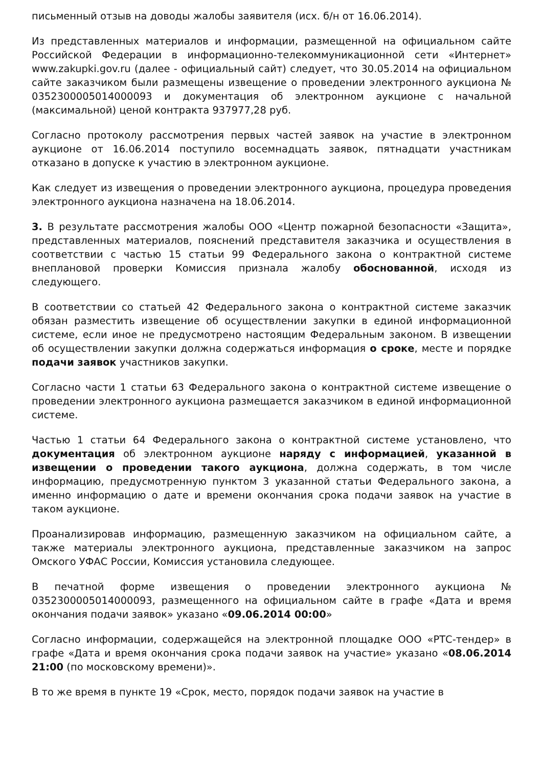письменный отзыв на доводы жалобы заявителя (исх. б/н от 16.06.2014).
Из представленных материалов и информации, размещенной на официальном сайте Российской Федерации в информационно-телекоммуникационной сети «Интернет» www.zakupki.gov.ru (далее - официальный сайт) следует, что 30.05.2014 на официальном сайте заказчиком были размещены извещение о проведении электронного аукциона № 0352300005014000093 и документация об электронном аукционе с начальной (максимальной) ценой контракта 937977,28 руб.
Согласно протоколу рассмотрения первых частей заявок на участие в электронном аукционе от 16.06.2014 поступило восемнадцать заявок, пятнадцати участникам отказано в допуске к участию в электронном аукционе.
Как следует из извещения о проведении электронного аукциона, процедура проведения электронного аукциона назначена на 18.06.2014.
3. В результате рассмотрения жалобы ООО «Центр пожарной безопасности «Защита», представленных материалов, пояснений представителя заказчика и осуществления в соответствии с частью 15 статьи 99 Федерального закона о контрактной системе внеплановой проверки Комиссия признала жалобу обоснованной, исходя из следующего.
В соответствии со статьей 42 Федерального закона о контрактной системе заказчик обязан разместить извещение об осуществлении закупки в единой информационной системе, если иное не предусмотрено настоящим Федеральным законом. В извещении об осуществлении закупки должна содержаться информация о сроке, месте и порядке подачи заявок участников закупки.
Согласно части 1 статьи 63 Федерального закона о контрактной системе извещение о проведении электронного аукциона размещается заказчиком в единой информационной системе.
Частью 1 статьи 64 Федерального закона о контрактной системе установлено, что документация об электронном аукционе наряду с информацией, указанной в извещении о проведении такого аукциона, должна содержать, в том числе информацию, предусмотренную пунктом 3 указанной статьи Федерального закона, а именно информацию о дате и времени окончания срока подачи заявок на участие в таком аукционе.
Проанализировав информацию, размещенную заказчиком на официальном сайте, а также материалы электронного аукциона, представленные заказчиком на запрос Омского УФАС России, Комиссия установила следующее.
В печатной форме извещения о проведении электронного аукциона № 0352300005014000093, размещенного на официальном сайте в графе «Дата и время окончания подачи заявок» указано «09.06.2014 00:00»
Согласно информации, содержащейся на электронной площадке ООО «РТС-тендер» в графе «Дата и время окончания срока подачи заявок на участие» указано «08.06.2014 21:00 (по московскому времени)».
В то же время в пункте 19 «Срок, место, порядок подачи заявок на участие в